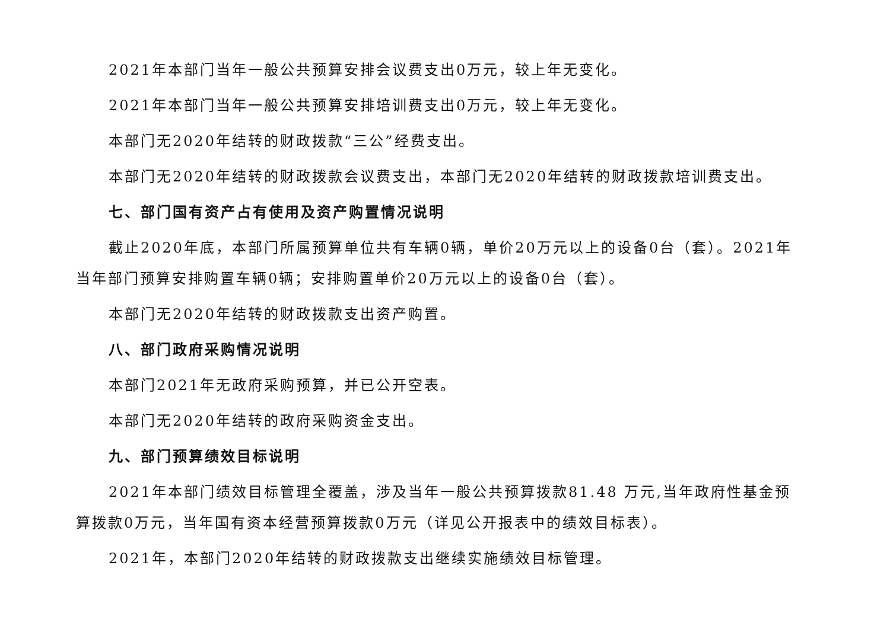2021年本部门当年一般公共预算安排会议费支出0万元，较上年无变化。
2021年本部门当年一般公共预算安排培训费支出0万元，较上年无变化。
本部门无2020年结转的财政拨款“三公”经费支出。
本部门无2020年结转的财政拨款会议费支出，本部门无2020年结转的财政拨款培训费支出。
七、部门国有资产占有使用及资产购置情况说明
截止2020年底，本部门所属预算单位共有车辆0辆，单价20万元以上的设备0台（套）。2021年当年部门预算安排购置车辆0辆；安排购置单价20万元以上的设备0台（套）。
本部门无2020年结转的财政拨款支出资产购置。
八、部门政府采购情况说明
本部门2021年无政府采购预算，并已公开空表。
本部门无2020年结转的政府采购资金支出。
九、部门预算绩效目标说明
2021年本部门绩效目标管理全覆盖，涉及当年一般公共预算拨款81.48 万元,当年政府性基金预算拨款0万元，当年国有资本经营预算拨款0万元（详见公开报表中的绩效目标表）。
2021年，本部门2020年结转的财政拨款支出继续实施绩效目标管理。